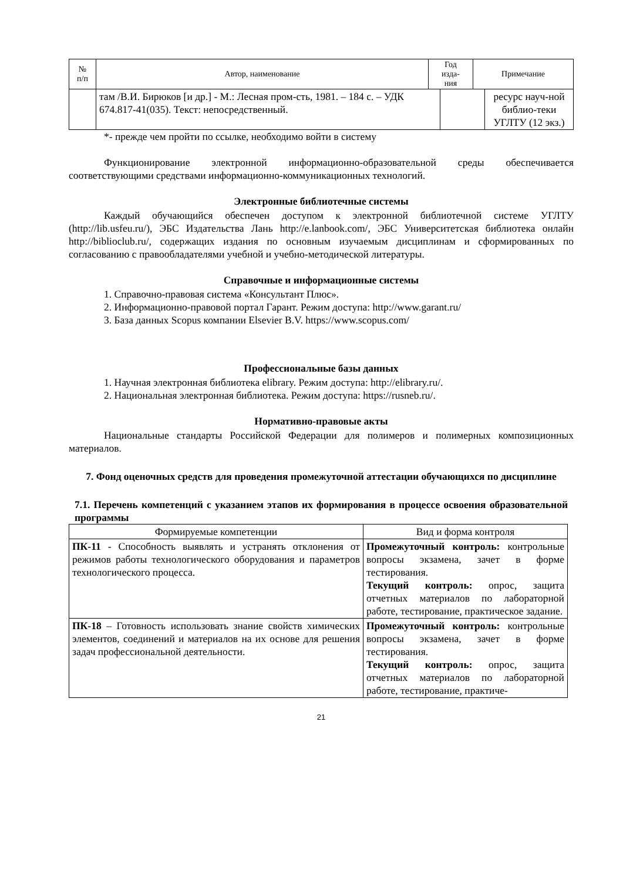| № п/п | Автор, наименование | Год изда- ния | Примечание |
| --- | --- | --- | --- |
| | там /В.И. Бирюков [и др.] - М.: Лесная пром-сть, 1981. – 184 с. – УДК 674.817-41(035). Текст: непосредственный. | | ресурс науч-ной библио-теки УГЛТУ (12 экз.) |
*- прежде чем пройти по ссылке, необходимо войти в систему
Функционирование электронной информационно-образовательной среды обеспечивается соответствующими средствами информационно-коммуникационных технологий.
Электронные библиотечные системы
Каждый обучающийся обеспечен доступом к электронной библиотечной системе УГЛТУ (http://lib.usfeu.ru/), ЭБС Издательства Лань http://e.lanbook.com/, ЭБС Университетская библиотека онлайн http://biblioclub.ru/, содержащих издания по основным изучаемым дисциплинам и сформированных по согласованию с правообладателями учебной и учебно-методической литературы.
Справочные и информационные системы
1. Справочно-правовая система «Консультант Плюс».
2. Информационно-правовой портал Гарант. Режим доступа: http://www.garant.ru/
3. База данных Scopus компании Elsevier B.V. https://www.scopus.com/
Профессиональные базы данных
1. Научная электронная библиотека elibrary. Режим доступа: http://elibrary.ru/.
2. Национальная электронная библиотека. Режим доступа: https://rusneb.ru/.
Нормативно-правовые акты
Национальные стандарты Российской Федерации для полимеров и полимерных композиционных материалов.
7. Фонд оценочных средств для проведения промежуточной аттестации обучающихся по дисциплине
7.1. Перечень компетенций с указанием этапов их формирования в процессе освоения образовательной программы
| Формируемые компетенции | Вид и форма контроля |
| --- | --- |
| ПК-11 - Способность выявлять и устранять отклонения от режимов работы технологического оборудования и параметров технологического процесса. | Промежуточный контроль: контрольные вопросы экзамена, зачет в форме тестирования. Текущий контроль: опрос, защита отчетных материалов по лабораторной работе, тестирование, практическое задание. |
| ПК-18 – Готовность использовать знание свойств химических элементов, соединений и материалов на их основе для решения задач профессиональной деятельности. | Промежуточный контроль: контрольные вопросы экзамена, зачет в форме тестирования. Текущий контроль: опрос, защита отчетных материалов по лабораторной работе, тестирование, практиче- |
21